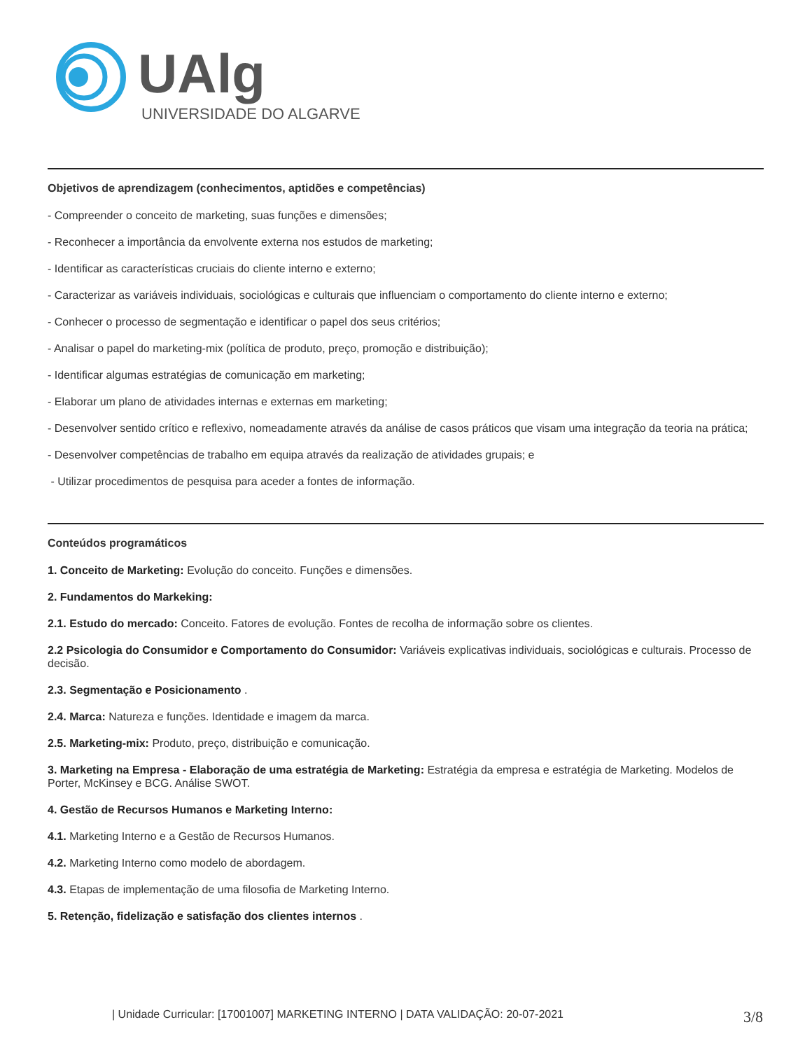UAlg
UNIVERSIDADE DO ALGARVE
Objetivos de aprendizagem (conhecimentos, aptidões e competências)
- Compreender o conceito de marketing, suas funções e dimensões;
- Reconhecer a importância da envolvente externa nos estudos de marketing;
- Identificar as características cruciais do cliente interno e externo;
- Caracterizar as variáveis individuais, sociológicas e culturais que influenciam o comportamento do cliente interno e externo;
- Conhecer o processo de segmentação e identificar o papel dos seus critérios;
- Analisar o papel do marketing-mix (política de produto, preço, promoção e distribuição);
- Identificar algumas estratégias de comunicação em marketing;
- Elaborar um plano de atividades internas e externas em marketing;
- Desenvolver sentido crítico e reflexivo, nomeadamente através da análise de casos práticos que visam uma integração da teoria na prática;
- Desenvolver competências de trabalho em equipa através da realização de atividades grupais; e
- Utilizar procedimentos de pesquisa para aceder a fontes de informação.
Conteúdos programáticos
1. Conceito de Marketing: Evolução do conceito. Funções e dimensões.
2. Fundamentos do Markeking:
2.1. Estudo do mercado: Conceito. Fatores de evolução. Fontes de recolha de informação sobre os clientes.
2.2 Psicologia do Consumidor e Comportamento do Consumidor: Variáveis explicativas individuais, sociológicas e culturais. Processo de decisão.
2.3. Segmentação e Posicionamento .
2.4. Marca: Natureza e funções. Identidade e imagem da marca.
2.5. Marketing-mix: Produto, preço, distribuição e comunicação.
3. Marketing na Empresa - Elaboração de uma estratégia de Marketing: Estratégia da empresa e estratégia de Marketing. Modelos de Porter, McKinsey e BCG. Análise SWOT.
4. Gestão de Recursos Humanos e Marketing Interno:
4.1. Marketing Interno e a Gestão de Recursos Humanos.
4.2. Marketing Interno como modelo de abordagem.
4.3. Etapas de implementação de uma filosofia de Marketing Interno.
5. Retenção, fidelização e satisfação dos clientes internos .
| Unidade Curricular: [17001007] MARKETING INTERNO | DATA VALIDAÇÃO: 20-07-2021 3/8